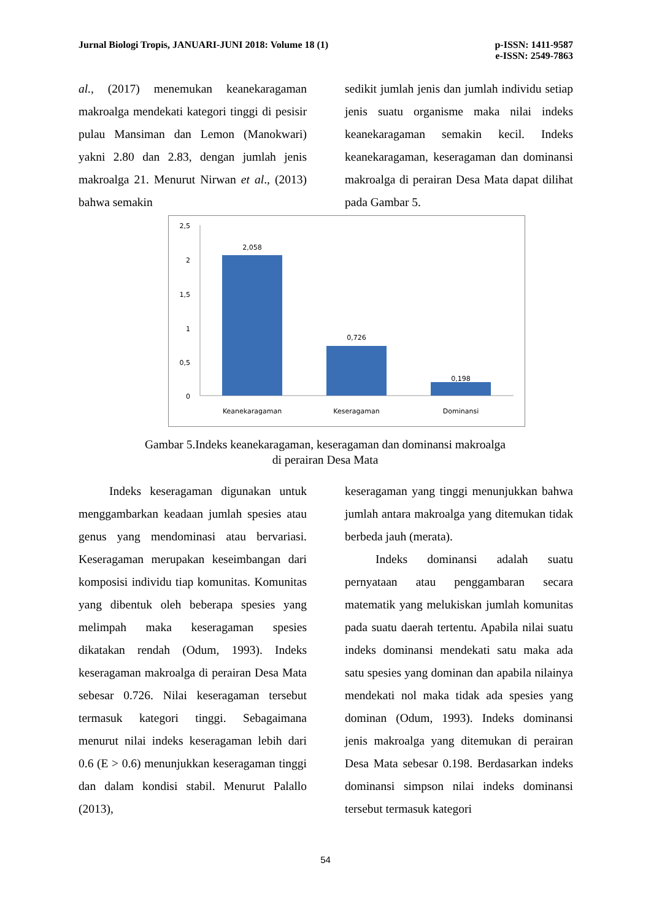Jurnal Biologi Tropis, JANUARI-JUNI 2018: Volume 18 (1)
p-ISSN: 1411-9587
e-ISSN: 2549-7863
al., (2017) menemukan keanekaragaman makroalga mendekati kategori tinggi di pesisir pulau Mansiman dan Lemon (Manokwari) yakni 2.80 dan 2.83, dengan jumlah jenis makroalga 21. Menurut Nirwan et al., (2013) bahwa semakin
sedikit jumlah jenis dan jumlah individu setiap jenis suatu organisme maka nilai indeks keanekaragaman semakin kecil. Indeks keanekaragaman, keseragaman dan dominansi makroalga di perairan Desa Mata dapat dilihat pada Gambar 5.
2,5
2
1,5
1
0,5
0
2,058
0,726
0,198
Keanekaragaman
Keseragaman
Dominansi
Gambar 5.Indeks keanekaragaman, keseragaman dan dominansi makroalga
di perairan Desa Mata
Indeks keseragaman digunakan untuk menggambarkan keadaan jumlah spesies atau genus yang mendominasi atau bervariasi. Keseragaman merupakan keseimbangan dari komposisi individu tiap komunitas. Komunitas yang dibentuk oleh beberapa spesies yang melimpah maka keseragaman spesies dikatakan rendah (Odum, 1993). Indeks keseragaman makroalga di perairan Desa Mata sebesar 0.726. Nilai keseragaman tersebut termasuk kategori tinggi. Sebagaimana menurut nilai indeks keseragaman lebih dari 0.6 (E > 0.6) menunjukkan keseragaman tinggi dan dalam kondisi stabil. Menurut Palallo (2013),
keseragaman yang tinggi menunjukkan bahwa jumlah antara makroalga yang ditemukan tidak berbeda jauh (merata).
Indeks dominansi adalah suatu pernyataan atau penggambaran secara matematik yang melukiskan jumlah komunitas pada suatu daerah tertentu. Apabila nilai suatu indeks dominansi mendekati satu maka ada satu spesies yang dominan dan apabila nilainya mendekati nol maka tidak ada spesies yang dominan (Odum, 1993). Indeks dominansi jenis makroalga yang ditemukan di perairan Desa Mata sebesar 0.198. Berdasarkan indeks dominansi simpson nilai indeks dominansi tersebut termasuk kategori
54